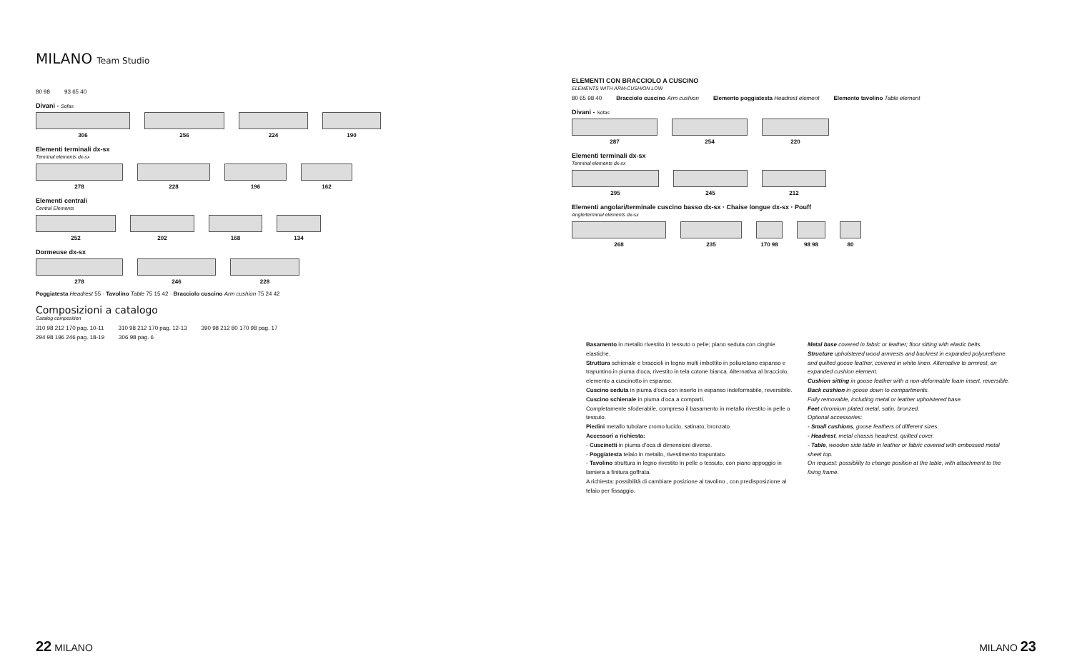MILANO Team Studio
80 98 93 65 40
Divani - Sofas
306 256 224 190
Elementi terminali dx-sx
Terminal elements dx-sx
278 228 196 162
Elementi centrali
Central Elements
252 202 168 134
Dormeuse dx-sx
278 246 228
Poggiatesta Headrest 55 · Tavolino Table 75 15 42 · Bracciolo cuscino Arm cushion 75 24 42
Composizioni a catalogo
Catalog composition
310 98 212 170 pag. 10-11 310 98 212 170 pag. 12-13 390 98 212 80 170 98 pag. 17
294 98 196 246 pag. 18-19 306 98 pag. 6
22 MILANO
ELEMENTI CON BRACCIOLO A CUSCINO
ELEMENTS WITH ARM-CUSHION LOW
80 65 98 40 Bracciolo cuscino Arm cushion Elemento poggiatesta Headrest element Elemento tavolino Table element
Divani - Sofas
287 254 220
Elementi terminali dx-sx
Terminal elements dx-sx
295 245 212
Elementi angolari/terminale cuscino basso dx-sx · Chaise longue dx-sx · Pouff
Angle/terminal elements dx-sx
268 235 170 98 98 98 80
Basamento in metallo rivestito in tessuto o pelle; piano seduta con cinghie elastiche.
Struttura schienale e braccioli in legno multi imbottito in poliuretano espanso e trapuntino in piuma d'oca, rivestito in tela cotone bianca. Alternativa al bracciolo, elemento a cuscinotto in espanso.
Cuscino seduta in piuma d'oca con inserto in espanso indeformabile, reversibile.
Cuscino schienale in piuma d'oca a comparti.
Completamente sfoderabile, compreso il basamento in metallo rivestito in pelle o tessuto.
Piedini metallo tubolare cromo lucido, satinato, bronzato.
Accessori a richiesta:
- Cuscinetti in piuma d'oca di dimensioni diverse.
- Poggiatesta telaio in metallo, rivestimento trapuntato.
- Tavolino struttura in legno rivestito in pelle o tessuto, con piano appoggio in lamiera a finitura goffrata.
A richiesta: possibilità di cambiare posizione al tavolino , con predisposizione al telaio per fissaggio.
Metal base covered in fabric or leather; floor sitting with elastic belts.
Structure upholstered wood armrests and backrest in expanded polyurethane and quilted goose feather, covered in white linen. Alternative to armrest, an expanded cushion element.
Cushion sitting in goose feather with a non-deformable foam insert, reversible.
Back cushion in goose down to compartments.
Fully removable, including metal or leather upholstered base.
Feet chromium plated metal, satin, bronzed.
Optional accessories:
- Small cushions, goose feathers of different sizes.
- Headrest, metal chassis headrest, quilted cover.
- Table, wooden side table in leather or fabric covered with embossed metal sheet top.
On request: possibility to change position at the table, with attachment to the fixing frame.
MILANO 23